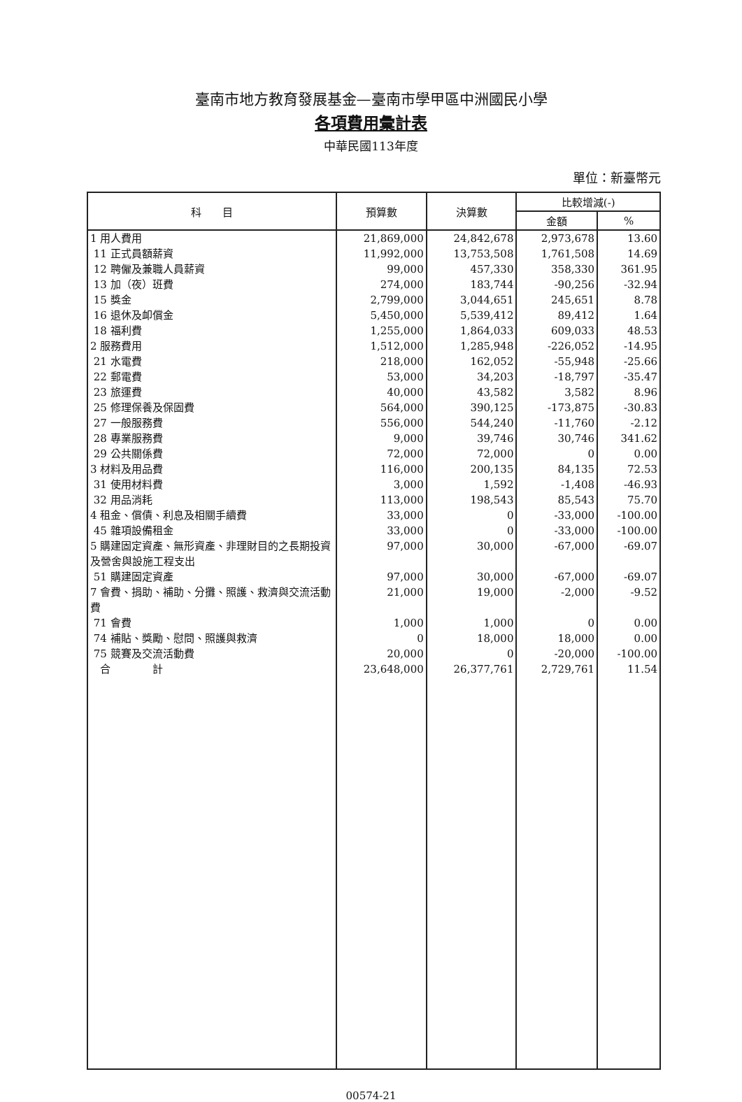臺南市地方教育發展基金—臺南市學甲區中洲國民小學
各項費用彙計表
中華民國113年度
單位：新臺幣元
| 科 目 | 預算數 | 決算數 | 比較增減(-) | |
| --- | --- | --- | --- | --- |
| | | | 金額 | % |
| 1 用人費用 | 21,869,000 | 24,842,678 | 2,973,678 | 13.60 |
| 11 正式員額薪資 | 11,992,000 | 13,753,508 | 1,761,508 | 14.69 |
| 12 聘僱及兼職人員薪資 | 99,000 | 457,330 | 358,330 | 361.95 |
| 13 加（夜）班費 | 274,000 | 183,744 | -90,256 | -32.94 |
| 15 獎金 | 2,799,000 | 3,044,651 | 245,651 | 8.78 |
| 16 退休及卹償金 | 5,450,000 | 5,539,412 | 89,412 | 1.64 |
| 18 福利費 | 1,255,000 | 1,864,033 | 609,033 | 48.53 |
| 2 服務費用 | 1,512,000 | 1,285,948 | -226,052 | -14.95 |
| 21 水電費 | 218,000 | 162,052 | -55,948 | -25.66 |
| 22 郵電費 | 53,000 | 34,203 | -18,797 | -35.47 |
| 23 旅運費 | 40,000 | 43,582 | 3,582 | 8.96 |
| 25 修理保養及保固費 | 564,000 | 390,125 | -173,875 | -30.83 |
| 27 一般服務費 | 556,000 | 544,240 | -11,760 | -2.12 |
| 28 專業服務費 | 9,000 | 39,746 | 30,746 | 341.62 |
| 29 公共關係費 | 72,000 | 72,000 | 0 | 0.00 |
| 3 材料及用品費 | 116,000 | 200,135 | 84,135 | 72.53 |
| 31 使用材料費 | 3,000 | 1,592 | -1,408 | -46.93 |
| 32 用品消耗 | 113,000 | 198,543 | 85,543 | 75.70 |
| 4 租金、償債、利息及相關手續費 | 33,000 | 0 | -33,000 | -100.00 |
| 45 雜項設備租金 | 33,000 | 0 | -33,000 | -100.00 |
| 5 購建固定資產、無形資產、非理財目的之長期投資及營舍與設施工程支出 | 97,000 | 30,000 | -67,000 | -69.07 |
| 51 購建固定資產 | 97,000 | 30,000 | -67,000 | -69.07 |
| 7 會費、捐助、補助、分攤、照護、救濟與交流活動費 | 21,000 | 19,000 | -2,000 | -9.52 |
| 71 會費 | 1,000 | 1,000 | 0 | 0.00 |
| 74 補貼、獎勵、慰問、照護與救濟 | 0 | 18,000 | 18,000 | 0.00 |
| 75 競賽及交流活動費 | 20,000 | 0 | -20,000 | -100.00 |
| 合 計 | 23,648,000 | 26,377,761 | 2,729,761 | 11.54 |
00574-21